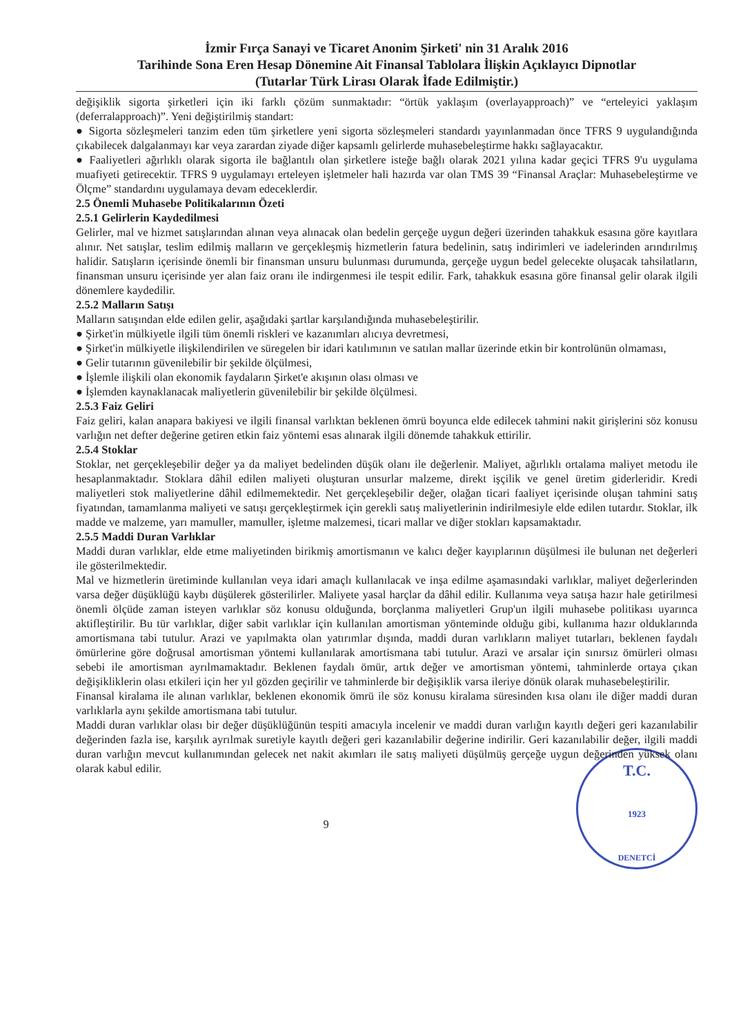İzmir Fırça Sanayi ve Ticaret Anonim Şirketi' nin 31 Aralık 2016
Tarihinde Sona Eren Hesap Dönemine Ait Finansal Tablolara İlişkin Açıklayıcı Dipnotlar
(Tutarlar Türk Lirası Olarak İfade Edilmiştir.)
değişiklik sigorta şirketleri için iki farklı çözüm sunmaktadır: “örtük yaklaşım (overlayapproach)” ve “erteleyici yaklaşım (deferralapproach)”. Yeni değiştirilmiş standart:
● Sigorta sözleşmeleri tanzim eden tüm şirketlere yeni sigorta sözleşmeleri standardı yayınlanmadan önce TFRS 9 uygulandığında çıkabilecek dalgalanmayı kar veya zarardan ziyade diğer kapsamlı gelirlerde muhasebeleştirme hakkı sağlayacaktır.
● Faaliyetleri ağırlıklı olarak sigorta ile bağlantılı olan şirketlere isteğe bağlı olarak 2021 yılına kadar geçici TFRS 9'u uygulama muafiyeti getirecektir. TFRS 9 uygulamayı erteleyen işletmeler hali hazırda var olan TMS 39 “Finansal Araçlar: Muhasebeleştirme ve Ölçme” standardını uygulamaya devam edeceklerdir.
2.5 Önemli Muhasebe Politikalarının Özeti
2.5.1 Gelirlerin Kaydedilmesi
Gelirler, mal ve hizmet satışlarından alınan veya alınacak olan bedelin gerçeğe uygun değeri üzerinden tahakkuk esasına göre kayıtlara alınır. Net satışlar, teslim edilmiş malların ve gerçekleşmiş hizmetlerin fatura bedelinin, satış indirimleri ve iadelerinden arındırılmış halidir. Satışların içerisinde önemli bir finansman unsuru bulunması durumunda, gerçeğe uygun bedel gelecekte oluşacak tahsilatların, finansman unsuru içerisinde yer alan faiz oranı ile indirgenmesi ile tespit edilir. Fark, tahakkuk esasına göre finansal gelir olarak ilgili dönemlere kaydedilir.
2.5.2 Malların Satışı
Malların satışından elde edilen gelir, aşağıdaki şartlar karşılandığında muhasebeleştirilir.
● Şirket'in mülkiyetle ilgili tüm önemli riskleri ve kazanımları alıcıya devretmesi,
● Şirket'in mülkiyetle ilişkilendirilen ve süregelen bir idari katılımının ve satılan mallar üzerinde etkin bir kontrolünün olmaması,
● Gelir tutarının güvenilebilir bir şekilde ölçülmesi,
● İşlemle ilişkili olan ekonomik faydaların Şirket'e akışının olası olması ve
● İşlemden kaynaklanacak maliyetlerin güvenilebilir bir şekilde ölçülmesi.
2.5.3 Faiz Geliri
Faiz geliri, kalan anapara bakiyesi ve ilgili finansal varlıktan beklenen ömrü boyunca elde edilecek tahmini nakit girişlerini söz konusu varlığın net defter değerine getiren etkin faiz yöntemi esas alınarak ilgili dönemde tahakkuk ettirilir.
2.5.4 Stoklar
Stoklar, net gerçekleşebilir değer ya da maliyet bedelinden düşük olanı ile değerlenir. Maliyet, ağırlıklı ortalama maliyet metodu ile hesaplanmaktadır. Stoklara dâhil edilen maliyeti oluşturan unsurlar malzeme, direkt işçilik ve genel üretim giderleridir. Kredi maliyetleri stok maliyetlerine dâhil edilmemektedir. Net gerçekleşebilir değer, olağan ticari faaliyet içerisinde oluşan tahmini satış fiyatından, tamamlanma maliyeti ve satışı gerçekleştirmek için gerekli satış maliyetlerinin indirilmesiyle elde edilen tutardır. Stoklar, ilk madde ve malzeme, yarı mamuller, mamuller, işletme malzemesi, ticari mallar ve diğer stokları kapsamaktadır.
2.5.5 Maddi Duran Varlıklar
Maddi duran varlıklar, elde etme maliyetinden birikmiş amortismanın ve kalıcı değer kayıplarının düşülmesi ile bulunan net değerleri ile gösterilmektedir.
Mal ve hizmetlerin üretiminde kullanılan veya idari amaçlı kullanılacak ve inşa edilme aşamasındaki varlıklar, maliyet değerlerinden varsa değer düşüklüğü kaybı düşülerek gösterilirler. Maliyete yasal harçlar da dâhil edilir. Kullanıma veya satışa hazır hale getirilmesi önemli ölçüde zaman isteyen varlıklar söz konusu olduğunda, borçlanma maliyetleri Grup'un ilgili muhasebe politikası uyarınca aktifleştirilir. Bu tür varlıklar, diğer sabit varlıklar için kullanılan amortisman yönteminde olduğu gibi, kullanıma hazır olduklarında amortismana tabi tutulur. Arazi ve yapılmakta olan yatırımlar dışında, maddi duran varlıkların maliyet tutarları, beklenen faydalı ömürlerine göre doğrusal amortisman yöntemi kullanılarak amortismana tabi tutulur. Arazi ve arsalar için sınırsız ömürleri olması sebebi ile amortisman ayrılmamaktadır. Beklenen faydalı ömür, artık değer ve amortisman yöntemi, tahminlerde ortaya çıkan değişikliklerin olası etkileri için her yıl gözden geçirilir ve tahminlerde bir değişiklik varsa ileriye dönük olarak muhasebeleştirilir.
Finansal kiralama ile alınan varlıklar, beklenen ekonomik ömrü ile söz konusu kiralama süresinden kısa olanı ile diğer maddi duran varlıklarla aynı şekilde amortismana tabi tutulur.
Maddi duran varlıklar olası bir değer düşüklüğünün tespiti amacıyla incelenir ve maddi duran varlığın kayıtlı değeri geri kazanılabilir değerinden fazla ise, karşılık ayrılmak suretiyle kayıtlı değeri geri kazanılabilir değerine indirilir. Geri kazanılabilir değer, ilgili maddi duran varlığın mevcut kullanımından gelecek net nakit akımları ile satış maliyeti düşülmüş gerçeğe uygun değerinden yüksek olanı olarak kabul edilir.
T.C.
1923
DENETCİ
9